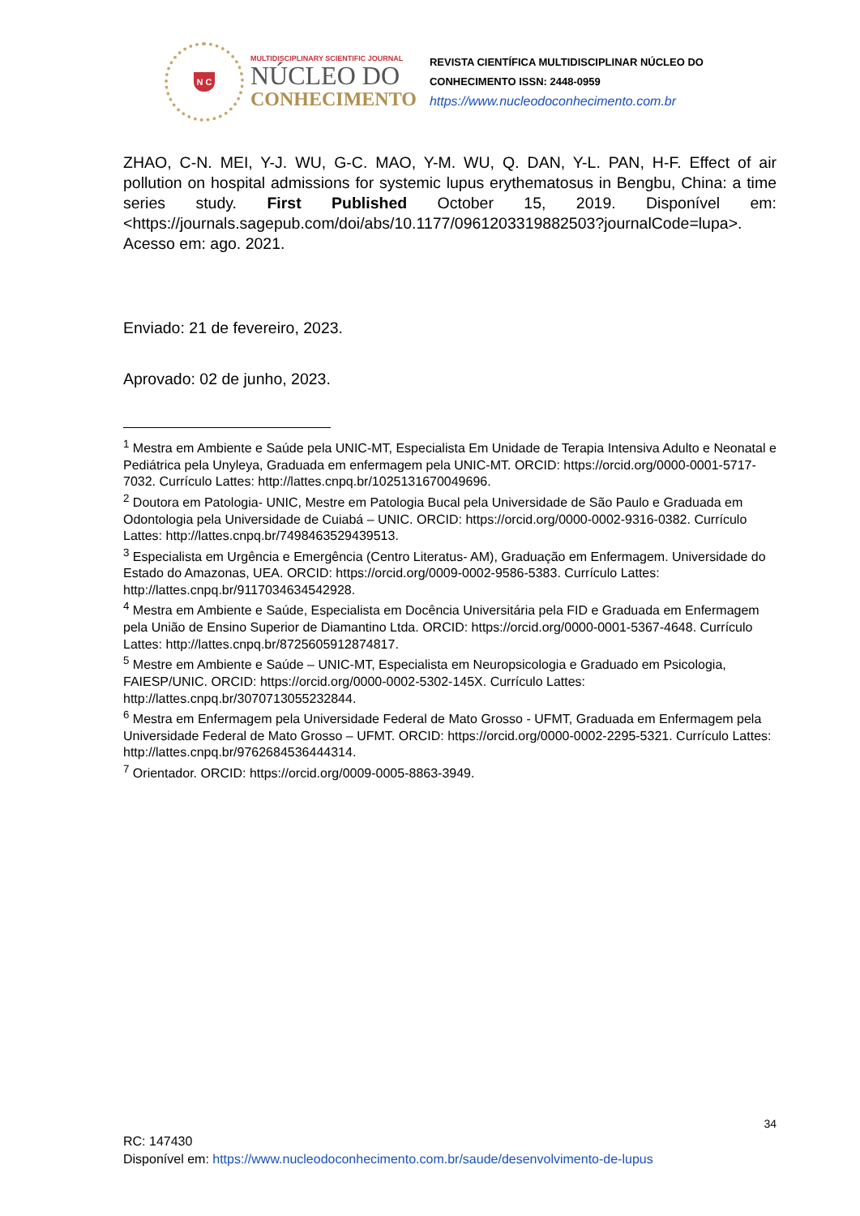N C
MULTIDISCIPLINARY SCIENTIFIC JOURNAL
NÚCLEO DO
CONHECIMENTO
REVISTA CIENTÍFICA MULTIDISCIPLINAR NÚCLEO DO
CONHECIMENTO ISSN: 2448-0959
https://www.nucleodoconhecimento.com.br
ZHAO, C-N. MEI, Y-J. WU, G-C. MAO, Y-M. WU, Q. DAN, Y-L. PAN, H-F. Effect of air pollution on hospital admissions for systemic lupus erythematosus in Bengbu, China: a time series study. First Published October 15, 2019. Disponível em: <https://journals.sagepub.com/doi/abs/10.1177/0961203319882503?journalCode=lupa>. Acesso em: ago. 2021.
Enviado: 21 de fevereiro, 2023.
Aprovado: 02 de junho, 2023.
<sup>1</sup> Mestra em Ambiente e Saúde pela UNIC-MT, Especialista Em Unidade de Terapia Intensiva Adulto e Neonatal e Pediátrica pela Unyleya, Graduada em enfermagem pela UNIC-MT. ORCID: https://orcid.org/0000-0001-5717-7032. Currículo Lattes: http://lattes.cnpq.br/1025131670049696.
<sup>2</sup> Doutora em Patologia- UNIC, Mestre em Patologia Bucal pela Universidade de São Paulo e Graduada em Odontologia pela Universidade de Cuiabá – UNIC. ORCID: https://orcid.org/0000-0002-9316-0382. Currículo Lattes: http://lattes.cnpq.br/7498463529439513.
<sup>3</sup> Especialista em Urgência e Emergência (Centro Literatus- AM), Graduação em Enfermagem. Universidade do Estado do Amazonas, UEA. ORCID: https://orcid.org/0009-0002-9586-5383. Currículo Lattes: http://lattes.cnpq.br/9117034634542928.
<sup>4</sup> Mestra em Ambiente e Saúde, Especialista em Docência Universitária pela FID e Graduada em Enfermagem pela União de Ensino Superior de Diamantino Ltda. ORCID: https://orcid.org/0000-0001-5367-4648. Currículo Lattes: http://lattes.cnpq.br/8725605912874817.
<sup>5</sup> Mestre em Ambiente e Saúde – UNIC-MT, Especialista em Neuropsicologia e Graduado em Psicologia, FAIESP/UNIC. ORCID: https://orcid.org/0000-0002-5302-145X. Currículo Lattes: http://lattes.cnpq.br/3070713055232844.
<sup>6</sup> Mestra em Enfermagem pela Universidade Federal de Mato Grosso - UFMT, Graduada em Enfermagem pela Universidade Federal de Mato Grosso – UFMT. ORCID: https://orcid.org/0000-0002-2295-5321. Currículo Lattes: http://lattes.cnpq.br/9762684536444314.
<sup>7</sup> Orientador. ORCID: https://orcid.org/0009-0005-8863-3949.
34
RC: 147430
Disponível em: https://www.nucleodoconhecimento.com.br/saude/desenvolvimento-de-lupus